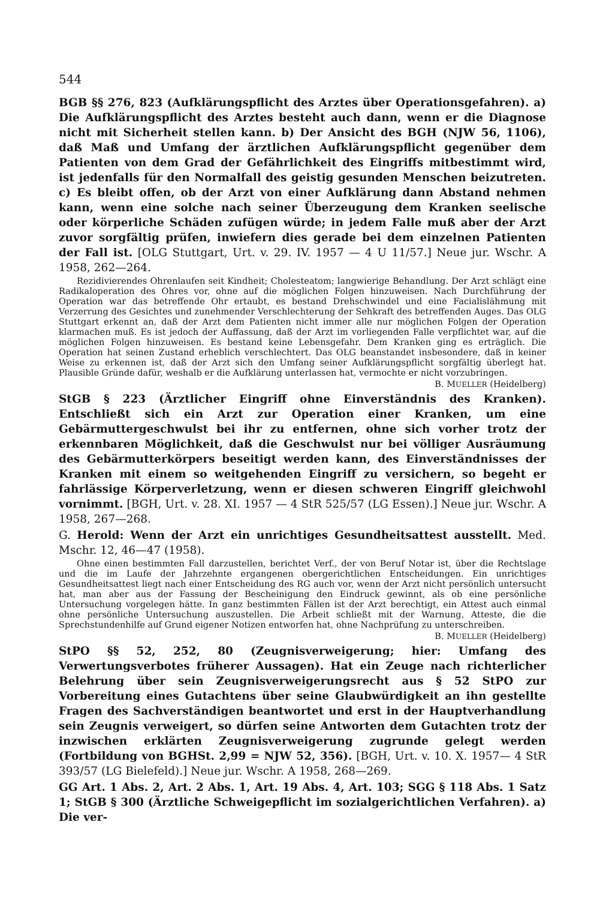544
BGB §§ 276, 823 (Aufklärungspflicht des Arztes über Operationsgefahren). a) Die Aufklärungspflicht des Arztes besteht auch dann, wenn er die Diagnose nicht mit Sicherheit stellen kann. b) Der Ansicht des BGH (NJW 56, 1106), daß Maß und Umfang der ärztlichen Aufklärungspflicht gegenüber dem Patienten von dem Grad der Gefährlichkeit des Eingriffs mitbestimmt wird, ist jedenfalls für den Normalfall des geistig gesunden Menschen beizutreten. c) Es bleibt offen, ob der Arzt von einer Aufklärung dann Abstand nehmen kann, wenn eine solche nach seiner Überzeugung dem Kranken seelische oder körperliche Schäden zufügen würde; in jedem Falle muß aber der Arzt zuvor sorgfältig prüfen, inwiefern dies gerade bei dem einzelnen Patienten der Fall ist. [OLG Stuttgart, Urt. v. 29. IV. 1957 — 4 U 11/57.] Neue jur. Wschr. A 1958, 262—264.
Rezidivierendes Ohrenlaufen seit Kindheit; Cholesteatom; langwierige Behandlung. Der Arzt schlägt eine Radikaloperation des Ohres vor, ohne auf die möglichen Folgen hinzuweisen. Nach Durchführung der Operation war das betreffende Ohr ertaubt, es bestand Drehschwindel und eine Facialislähmung mit Verzerrung des Gesichtes und zunehmender Verschlechterung der Sehkraft des betreffenden Auges. Das OLG Stuttgart erkennt an, daß der Arzt dem Patienten nicht immer alle nur möglichen Folgen der Operation klarmachen muß. Es ist jedoch der Auffassung, daß der Arzt im vorliegenden Falle verpflichtet war, auf die möglichen Folgen hinzuweisen. Es bestand keine Lebensgefahr. Dem Kranken ging es erträglich. Die Operation hat seinen Zustand erheblich verschlechtert. Das OLG beanstandet insbesondere, daß in keiner Weise zu erkennen ist, daß der Arzt sich den Umfang seiner Aufklärungspflicht sorgfältig überlegt hat. Plausible Gründe dafür, weshalb er die Aufklärung unterlassen hat, vermochte er nicht vorzubringen.
B. MUELLER (Heidelberg)
StGB § 223 (Ärztlicher Eingriff ohne Einverständnis des Kranken). Entschließt sich ein Arzt zur Operation einer Kranken, um eine Gebärmuttergeschwulst bei ihr zu entfernen, ohne sich vorher trotz der erkennbaren Möglichkeit, daß die Geschwulst nur bei völliger Ausräumung des Gebärmutterkörpers beseitigt werden kann, des Einverständnisses der Kranken mit einem so weitgehenden Eingriff zu versichern, so begeht er fahrlässige Körperverletzung, wenn er diesen schweren Eingriff gleichwohl vornimmt. [BGH, Urt. v. 28. XI. 1957 — 4 StR 525/57 (LG Essen).] Neue jur. Wschr. A 1958, 267—268.
G. Herold: Wenn der Arzt ein unrichtiges Gesundheitsattest ausstellt. Med. Mschr. 12, 46—47 (1958).
Ohne einen bestimmten Fall darzustellen, berichtet Verf., der von Beruf Notar ist, über die Rechtslage und die im Laufe der Jahrzehnte ergangenen obergerichtlichen Entscheidungen. Ein unrichtiges Gesundheitsattest liegt nach einer Entscheidung des RG auch vor, wenn der Arzt nicht persönlich untersucht hat, man aber aus der Fassung der Bescheinigung den Eindruck gewinnt, als ob eine persönliche Untersuchung vorgelegen hätte. In ganz bestimmten Fällen ist der Arzt berechtigt, ein Attest auch einmal ohne persönliche Untersuchung auszustellen. Die Arbeit schließt mit der Warnung, Atteste, die die Sprechstundenhilfe auf Grund eigener Notizen entworfen hat, ohne Nachprüfung zu unterschreiben.
B. MUELLER (Heidelberg)
StPO §§ 52, 252, 80 (Zeugnisverweigerung; hier: Umfang des Verwertungsverbotes früherer Aussagen). Hat ein Zeuge nach richterlicher Belehrung über sein Zeugnisverweigerungsrecht aus § 52 StPO zur Vorbereitung eines Gutachtens über seine Glaubwürdigkeit an ihn gestellte Fragen des Sachverständigen beantwortet und erst in der Hauptverhandlung sein Zeugnis verweigert, so dürfen seine Antworten dem Gutachten trotz der inzwischen erklärten Zeugnisverweigerung zugrunde gelegt werden (Fortbildung von BGHSt. 2,99 = NJW 52, 356). [BGH, Urt. v. 10. X. 1957— 4 StR 393/57 (LG Bielefeld).] Neue jur. Wschr. A 1958, 268—269.
GG Art. 1 Abs. 2, Art. 2 Abs. 1, Art. 19 Abs. 4, Art. 103; SGG § 118 Abs. 1 Satz 1; StGB § 300 (Ärztliche Schweigepflicht im sozialgerichtlichen Verfahren). a) Die ver-